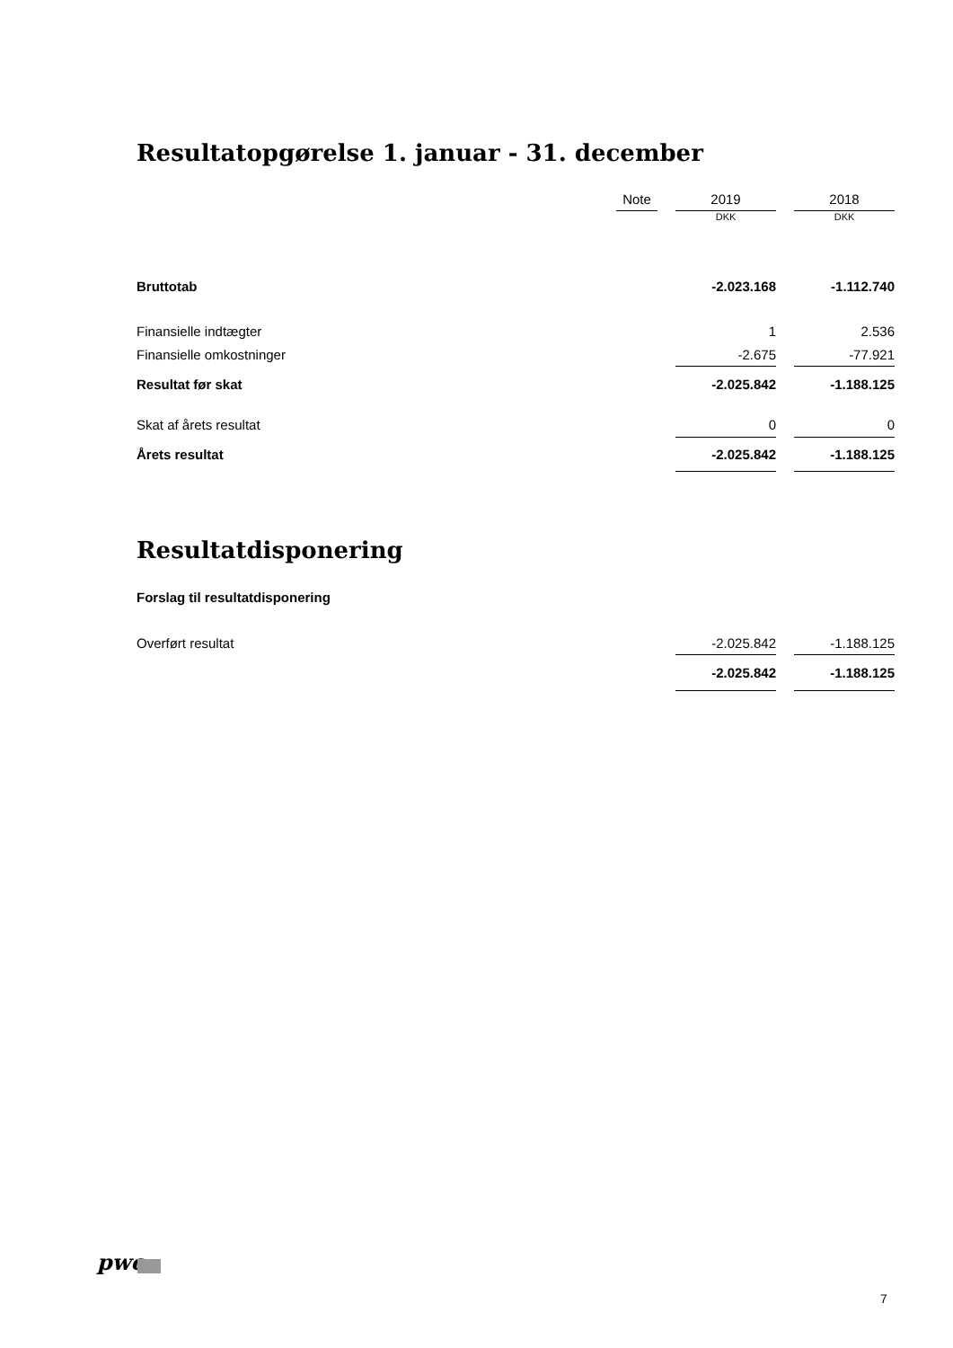Resultatopgørelse 1. januar - 31. december
| | Note | | 2019 | | 2018 |
| --- | --- | --- | --- | --- | --- |
| | | | DKK | | DKK |
| Bruttotab | | | -2.023.168 | | -1.112.740 |
| Finansielle indtægter | | | 1 | | 2.536 |
| Finansielle omkostninger | | | -2.675 | | -77.921 |
| Resultat før skat | | | -2.025.842 | | -1.188.125 |
| Skat af årets resultat | | | 0 | | 0 |
| Årets resultat | | | -2.025.842 | | -1.188.125 |
Resultatdisponering
Forslag til resultatdisponering
| Overført resultat | | -2.025.842 | | -1.188.125 |
| | | -2.025.842 | | -1.188.125 |
pwc
7